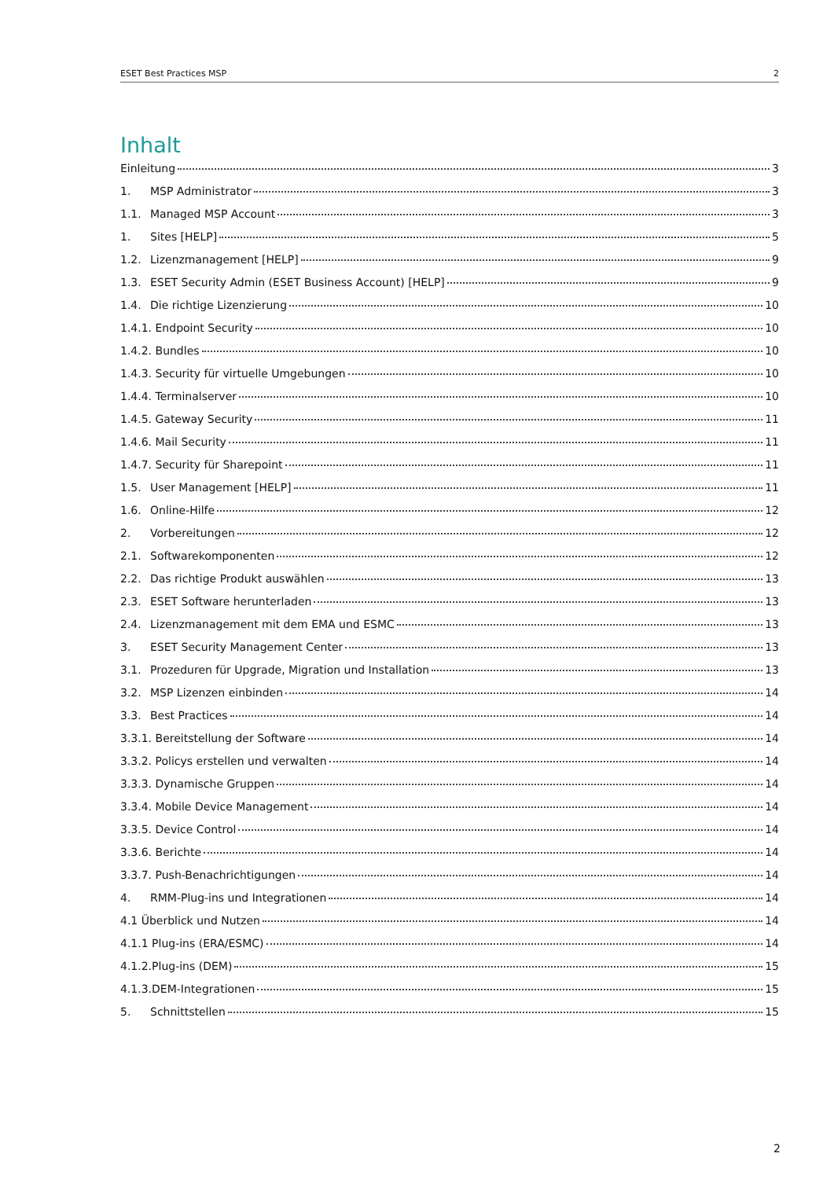ESET Best Practices MSP 2
Inhalt
Einleitung 3
1. MSP Administrator 3
1.1. Managed MSP Account 3
1. Sites [HELP] 5
1.2. Lizenzmanagement [HELP] 9
1.3. ESET Security Admin (ESET Business Account) [HELP] 9
1.4. Die richtige Lizenzierung 10
1.4.1. Endpoint Security 10
1.4.2. Bundles 10
1.4.3. Security für virtuelle Umgebungen 10
1.4.4. Terminalserver 10
1.4.5. Gateway Security 11
1.4.6. Mail Security 11
1.4.7. Security für Sharepoint 11
1.5. User Management [HELP] 11
1.6. Online-Hilfe 12
2. Vorbereitungen 12
2.1. Softwarekomponenten 12
2.2. Das richtige Produkt auswählen 13
2.3. ESET Software herunterladen 13
2.4. Lizenzmanagement mit dem EMA und ESMC 13
3. ESET Security Management Center 13
3.1. Prozeduren für Upgrade, Migration und Installation 13
3.2. MSP Lizenzen einbinden 14
3.3. Best Practices 14
3.3.1. Bereitstellung der Software 14
3.3.2. Policys erstellen und verwalten 14
3.3.3. Dynamische Gruppen 14
3.3.4. Mobile Device Management 14
3.3.5. Device Control 14
3.3.6. Berichte 14
3.3.7. Push-Benachrichtigungen 14
4. RMM-Plug-ins und Integrationen 14
4.1 Überblick und Nutzen 14
4.1.1 Plug-ins (ERA/ESMC) 14
4.1.2.Plug-ins (DEM) 15
4.1.3.DEM-Integrationen 15
5. Schnittstellen 15
2